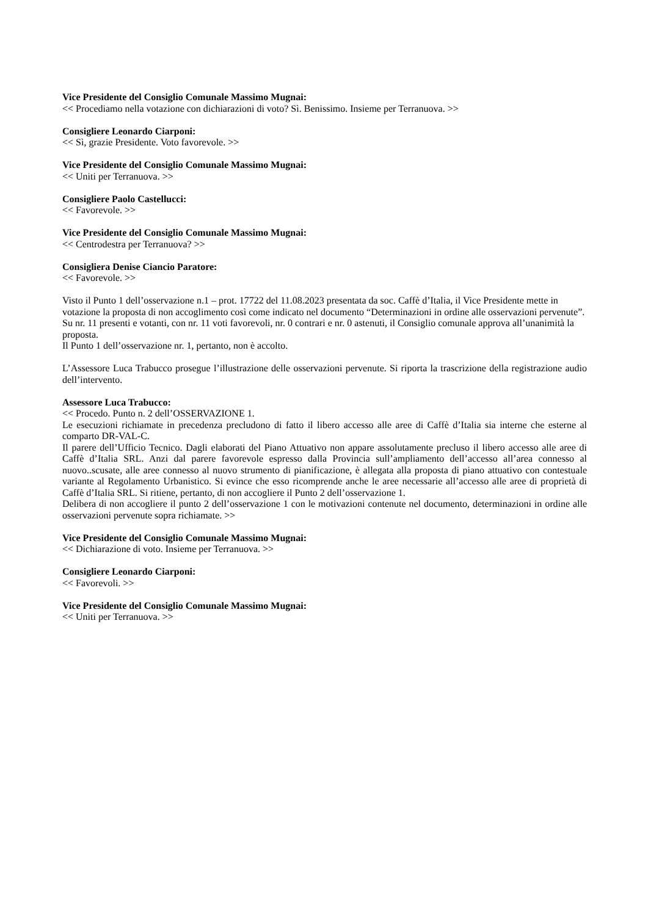Vice Presidente del Consiglio Comunale Massimo Mugnai:
<< Procediamo nella votazione con dichiarazioni di voto? Sì. Benissimo. Insieme per Terranuova. >>
Consigliere Leonardo Ciarponi:
<< Sì, grazie Presidente. Voto favorevole. >>
Vice Presidente del Consiglio Comunale Massimo Mugnai:
<< Uniti per Terranuova. >>
Consigliere Paolo Castellucci:
<< Favorevole. >>
Vice Presidente del Consiglio Comunale Massimo Mugnai:
<< Centrodestra per Terranuova? >>
Consigliera Denise Ciancio Paratore:
<< Favorevole. >>
Visto il Punto 1 dell’osservazione n.1 – prot. 17722 del 11.08.2023 presentata da soc. Caffè d’Italia, il Vice Presidente mette in votazione la proposta di non accoglimento così come indicato nel documento “Determinazioni in ordine alle osservazioni pervenute”.
Su nr. 11 presenti e votanti, con nr. 11 voti favorevoli, nr. 0 contrari e nr. 0 astenuti, il Consiglio comunale approva all’unanimità la proposta.
Il Punto 1 dell’osservazione nr. 1, pertanto, non è accolto.
L’Assessore Luca Trabucco prosegue l’illustrazione delle osservazioni pervenute. Si riporta la trascrizione della registrazione audio dell’intervento.
Assessore Luca Trabucco:
<< Procedo. Punto n. 2 dell’OSSERVAZIONE 1.
Le esecuzioni richiamate in precedenza precludono di fatto il libero accesso alle aree di Caffè d’Italia sia interne che esterne al comparto DR-VAL-C.
Il parere dell’Ufficio Tecnico. Dagli elaborati del Piano Attuativo non appare assolutamente precluso il libero accesso alle aree di Caffè d’Italia SRL. Anzi dal parere favorevole espresso dalla Provincia sull’ampliamento dell’accesso all’area connesso al nuovo..scusate, alle aree connesso al nuovo strumento di pianificazione, è allegata alla proposta di piano attuativo con contestuale variante al Regolamento Urbanistico. Si evince che esso ricomprende anche le aree necessarie all’accesso alle aree di proprietà di Caffè d’Italia SRL. Si ritiene, pertanto, di non accogliere il Punto 2 dell’osservazione 1.
Delibera di non accogliere il punto 2 dell’osservazione 1 con le motivazioni contenute nel documento, determinazioni in ordine alle osservazioni pervenute sopra richiamate. >>
Vice Presidente del Consiglio Comunale Massimo Mugnai:
<< Dichiarazione di voto. Insieme per Terranuova. >>
Consigliere Leonardo Ciarponi:
<< Favorevoli. >>
Vice Presidente del Consiglio Comunale Massimo Mugnai:
<< Uniti per Terranuova. >>